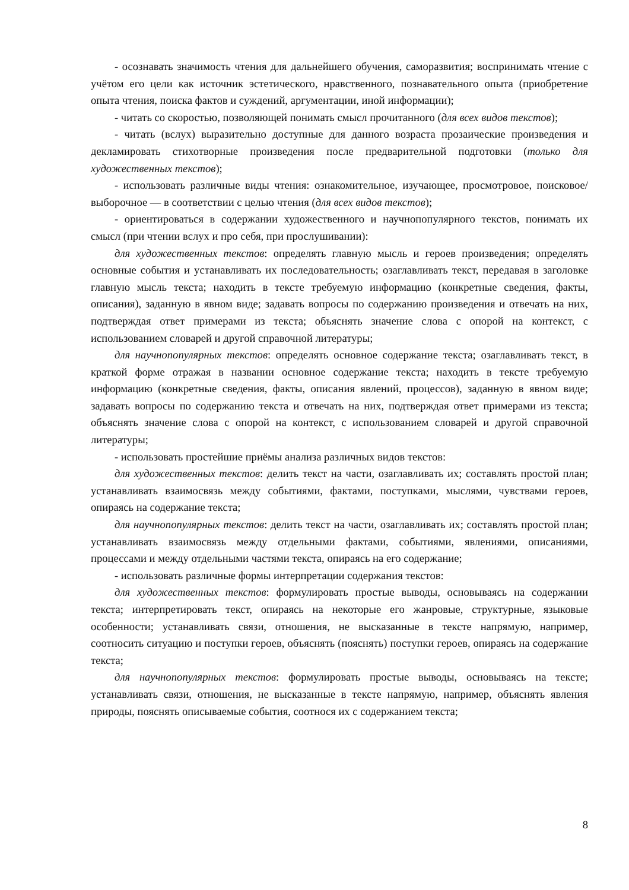- осознавать значимость чтения для дальнейшего обучения, саморазвития; воспринимать чтение с учётом его цели как источник эстетического, нравственного, познавательного опыта (приобретение опыта чтения, поиска фактов и суждений, аргументации, иной информации);
- читать со скоростью, позволяющей понимать смысл прочитанного (для всех видов текстов);
- читать (вслух) выразительно доступные для данного возраста прозаические произведения и декламировать стихотворные произведения после предварительной подготовки (только для художественных текстов);
- использовать различные виды чтения: ознакомительное, изучающее, просмотровое, поисковое/выборочное — в соответствии с целью чтения (для всех видов текстов);
- ориентироваться в содержании художественного и научнопопулярного текстов, понимать их смысл (при чтении вслух и про себя, при прослушивании):
для художественных текстов: определять главную мысль и героев произведения; определять основные события и устанавливать их последовательность; озаглавливать текст, передавая в заголовке главную мысль текста; находить в тексте требуемую информацию (конкретные сведения, факты, описания), заданную в явном виде; задавать вопросы по содержанию произведения и отвечать на них, подтверждая ответ примерами из текста; объяснять значение слова с опорой на контекст, с использованием словарей и другой справочной литературы;
для научнопопулярных текстов: определять основное содержание текста; озаглавливать текст, в краткой форме отражая в названии основное содержание текста; находить в тексте требуемую информацию (конкретные сведения, факты, описания явлений, процессов), заданную в явном виде; задавать вопросы по содержанию текста и отвечать на них, подтверждая ответ примерами из текста; объяснять значение слова с опорой на контекст, с использованием словарей и другой справочной литературы;
- использовать простейшие приёмы анализа различных видов текстов:
для художественных текстов: делить текст на части, озаглавливать их; составлять простой план; устанавливать взаимосвязь между событиями, фактами, поступками, мыслями, чувствами героев, опираясь на содержание текста;
для научнопопулярных текстов: делить текст на части, озаглавливать их; составлять простой план; устанавливать взаимосвязь между отдельными фактами, событиями, явлениями, описаниями, процессами и между отдельными частями текста, опираясь на его содержание;
- использовать различные формы интерпретации содержания текстов:
для художественных текстов: формулировать простые выводы, основываясь на содержании текста; интерпретировать текст, опираясь на некоторые его жанровые, структурные, языковые особенности; устанавливать связи, отношения, не высказанные в тексте напрямую, например, соотносить ситуацию и поступки героев, объяснять (пояснять) поступки героев, опираясь на содержание текста;
для научнопопулярных текстов: формулировать простые выводы, основываясь на тексте; устанавливать связи, отношения, не высказанные в тексте напрямую, например, объяснять явления природы, пояснять описываемые события, соотнося их с содержанием текста;
8